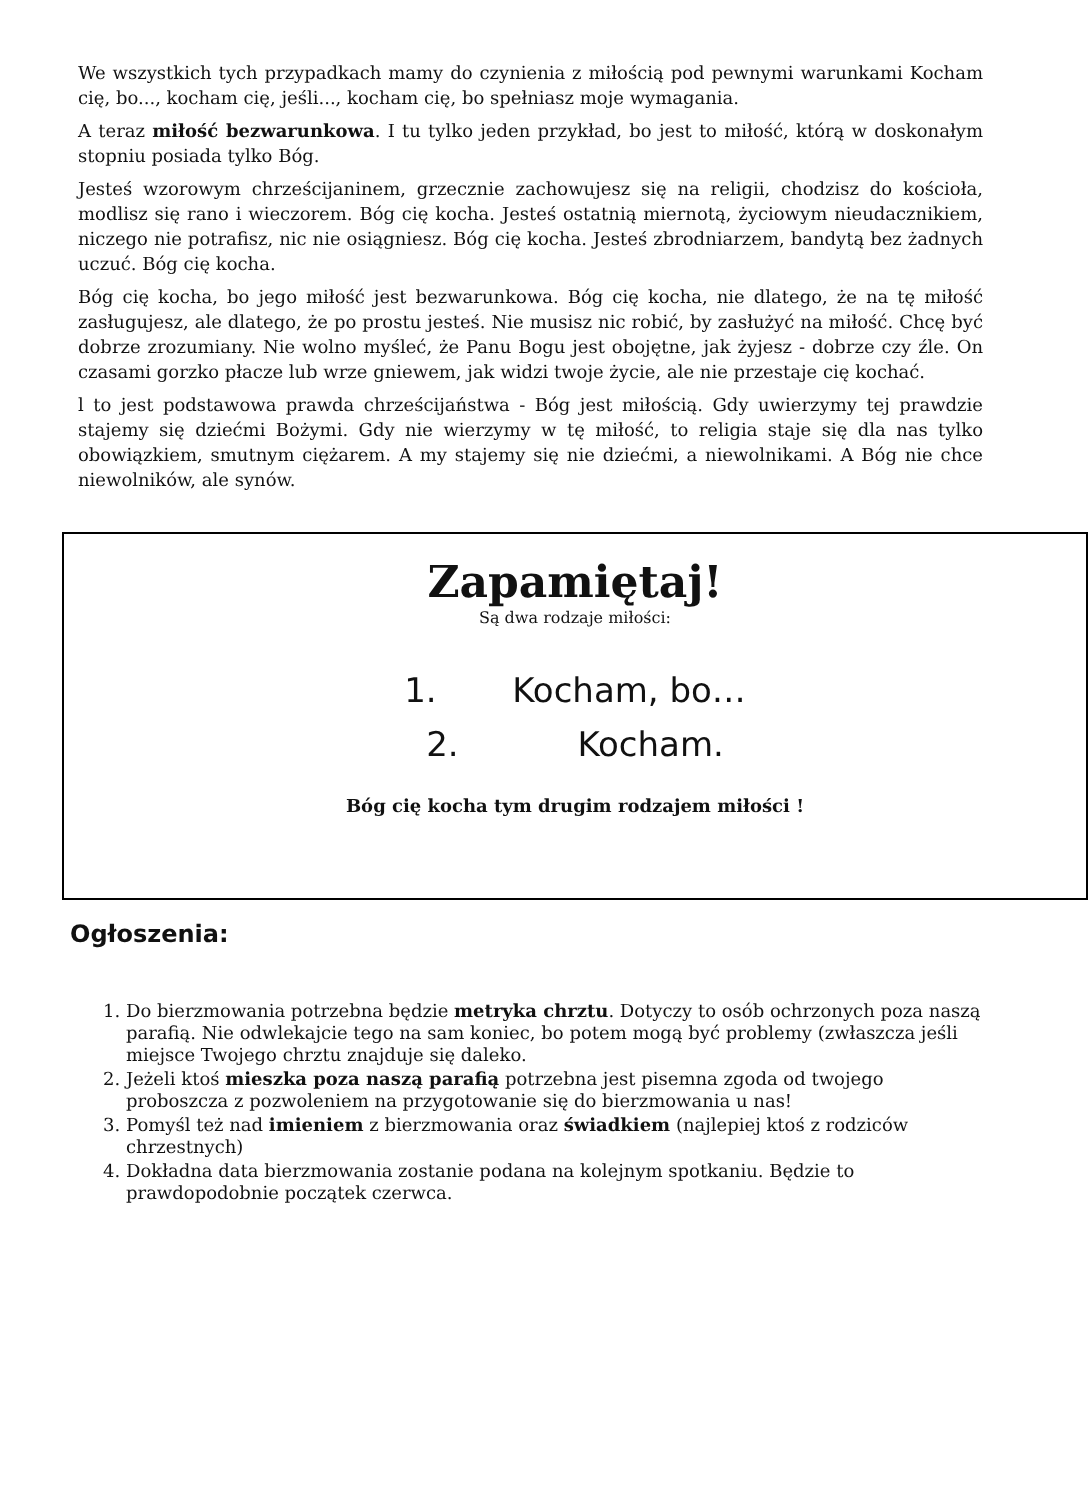We wszystkich tych przypadkach mamy do czynienia z miłością pod pewnymi warunkami Kocham cię, bo..., kocham cię, jeśli..., kocham cię, bo spełniasz moje wymagania.
A teraz miłość bezwarunkowa. I tu tylko jeden przykład, bo jest to miłość, którą w doskonałym stopniu posiada tylko Bóg.
Jesteś wzorowym chrześcijaninem, grzecznie zachowujesz się na religii, chodzisz do kościoła, modlisz się rano i wieczorem. Bóg cię kocha. Jesteś ostatnią miernotą, życiowym nieudacznikiem, niczego nie potrafisz, nic nie osiągniesz. Bóg cię kocha. Jesteś zbrodniarzem, bandytą bez żadnych uczuć. Bóg cię kocha.
Bóg cię kocha, bo jego miłość jest bezwarunkowa. Bóg cię kocha, nie dlatego, że na tę miłość zasługujesz, ale dlatego, że po prostu jesteś. Nie musisz nic robić, by zasłużyć na miłość. Chcę być dobrze zrozumiany. Nie wolno myśleć, że Panu Bogu jest obojętne, jak żyjesz - dobrze czy źle. On czasami gorzko płacze lub wrze gniewem, jak widzi twoje życie, ale nie przestaje cię kochać.
l to jest podstawowa prawda chrześcijaństwa - Bóg jest miłością. Gdy uwierzymy tej prawdzie stajemy się dziećmi Bożymi. Gdy nie wierzymy w tę miłość, to religia staje się dla nas tylko obowiązkiem, smutnym ciężarem. A my stajemy się nie dziećmi, a niewolnikami. A Bóg nie chce niewolników, ale synów.
Zapamiętaj!
Są dwa rodzaje miłości:
1. Kocham, bo…
2. Kocham.
Bóg cię kocha tym drugim rodzajem miłości !
Ogłoszenia:
1. Do bierzmowania potrzebna będzie metryka chrztu. Dotyczy to osób ochrzonych poza naszą parafią. Nie odwlekajcie tego na sam koniec, bo potem mogą być problemy (zwłaszcza jeśli miejsce Twojego chrztu znajduje się daleko.
2. Jeżeli ktoś mieszka poza naszą parafią potrzebna jest pisemna zgoda od twojego proboszcza z pozwoleniem na przygotowanie się do bierzmowania u nas!
3. Pomyśl też nad imieniem z bierzmowania oraz świadkiem (najlepiej ktoś z rodziców chrzestnych)
4. Dokładna data bierzmowania zostanie podana na kolejnym spotkaniu. Będzie to prawdopodobnie początek czerwca.